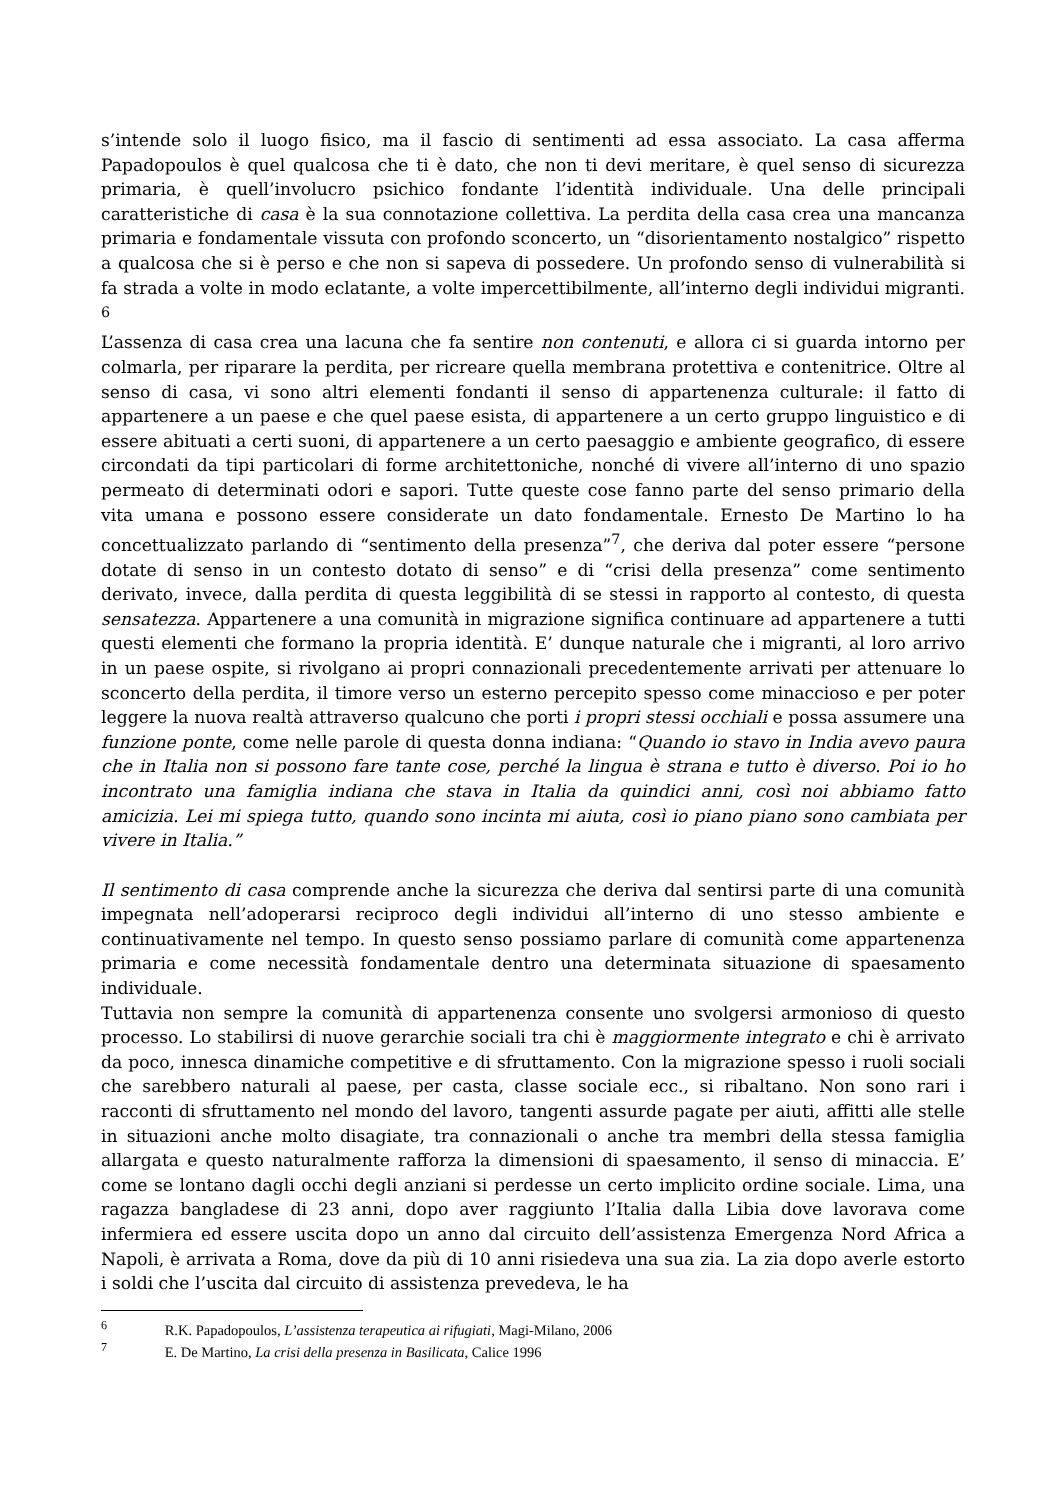s’intende solo il luogo fisico, ma il fascio di sentimenti ad essa associato. La casa afferma Papadopoulos è quel qualcosa che ti è dato, che non ti devi meritare, è quel senso di sicurezza primaria, è quell’involucro psichico fondante l’identità individuale. Una delle principali caratteristiche di casa è la sua connotazione collettiva. La perdita della casa crea una mancanza primaria e fondamentale vissuta con profondo sconcerto, un “disorientamento nostalgico” rispetto a qualcosa che si è perso e che non si sapeva di possedere. Un profondo senso di vulnerabilità si fa strada a volte in modo eclatante, a volte impercettibilmente, all’interno degli individui migranti. <sup>6</sup>
L’assenza di casa crea una lacuna che fa sentire non contenuti, e allora ci si guarda intorno per colmarla, per riparare la perdita, per ricreare quella membrana protettiva e contenitrice. Oltre al senso di casa, vi sono altri elementi fondanti il senso di appartenenza culturale: il fatto di appartenere a un paese e che quel paese esista, di appartenere a un certo gruppo linguistico e di essere abituati a certi suoni, di appartenere a un certo paesaggio e ambiente geografico, di essere circondati da tipi particolari di forme architettoniche, nonché di vivere all’interno di uno spazio permeato di determinati odori e sapori. Tutte queste cose fanno parte del senso primario della vita umana e possono essere considerate un dato fondamentale. Ernesto De Martino lo ha concettualizzato parlando di “sentimento della presenza”<sup>7</sup>, che deriva dal poter essere “persone dotate di senso in un contesto dotato di senso” e di “crisi della presenza” come sentimento derivato, invece, dalla perdita di questa leggibilità di se stessi in rapporto al contesto, di questa sensatezza. Appartenere a una comunità in migrazione significa continuare ad appartenere a tutti questi elementi che formano la propria identità. E’ dunque naturale che i migranti, al loro arrivo in un paese ospite, si rivolgano ai propri connazionali precedentemente arrivati per attenuare lo sconcerto della perdita, il timore verso un esterno percepito spesso come minaccioso e per poter leggere la nuova realtà attraverso qualcuno che porti i propri stessi occhiali e possa assumere una funzione ponte, come nelle parole di questa donna indiana: “Quando io stavo in India avevo paura che in Italia non si possono fare tante cose, perché la lingua è strana e tutto è diverso. Poi io ho incontrato una famiglia indiana che stava in Italia da quindici anni, così noi abbiamo fatto amicizia. Lei mi spiega tutto, quando sono incinta mi aiuta, così io piano piano sono cambiata per vivere in Italia.”
Il sentimento di casa comprende anche la sicurezza che deriva dal sentirsi parte di una comunità impegnata nell’adoperarsi reciproco degli individui all’interno di uno stesso ambiente e continuativamente nel tempo. In questo senso possiamo parlare di comunità come appartenenza primaria e come necessità fondamentale dentro una determinata situazione di spaesamento individuale.
Tuttavia non sempre la comunità di appartenenza consente uno svolgersi armonioso di questo processo. Lo stabilirsi di nuove gerarchie sociali tra chi è maggiormente integrato e chi è arrivato da poco, innesca dinamiche competitive e di sfruttamento. Con la migrazione spesso i ruoli sociali che sarebbero naturali al paese, per casta, classe sociale ecc., si ribaltano. Non sono rari i racconti di sfruttamento nel mondo del lavoro, tangenti assurde pagate per aiuti, affitti alle stelle in situazioni anche molto disagiate, tra connazionali o anche tra membri della stessa famiglia allargata e questo naturalmente rafforza la dimensioni di spaesamento, il senso di minaccia. E’ come se lontano dagli occhi degli anziani si perdesse un certo implicito ordine sociale. Lima, una ragazza bangladese di 23 anni, dopo aver raggiunto l’Italia dalla Libia dove lavorava come infermiera ed essere uscita dopo un anno dal circuito dell’assistenza Emergenza Nord Africa a Napoli, è arrivata a Roma, dove da più di 10 anni risiedeva una sua zia. La zia dopo averle estorto i soldi che l’uscita dal circuito di assistenza prevedeva, le ha
<sup>6</sup> R.K. Papadopoulos, L’assistenza terapeutica ai rifugiati, Magi-Milano, 2006
<sup>7</sup> E. De Martino, La crisi della presenza in Basilicata, Calice 1996